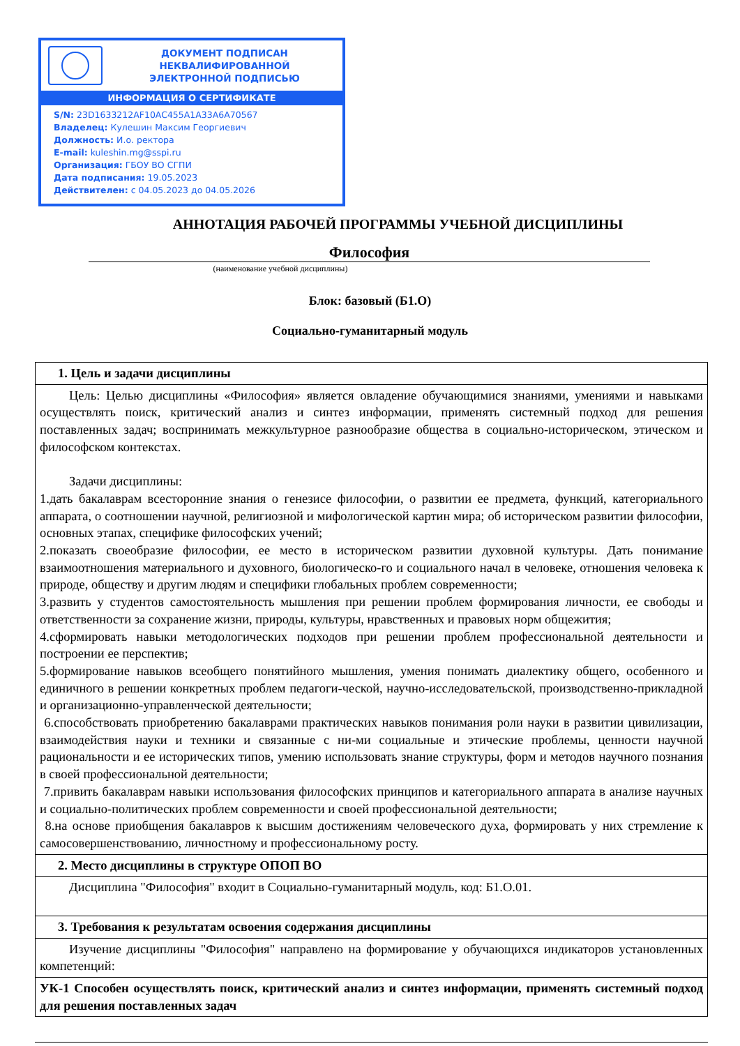ДОКУМЕНТ ПОДПИСАН
НЕКВАЛИФИРОВАННОЙ
ЭЛЕКТРОННОЙ ПОДПИСЬЮ
ИНФОРМАЦИЯ О СЕРТИФИКАТЕ
S/N: 23D1633212AF10AC455A1A33A6A70567
Владелец: Кулешин Максим Георгиевич
Должность: И.о. ректора
E-mail: kuleshin.mg@sspi.ru
Организация: ГБОУ ВО СГПИ
Дата подписания: 19.05.2023
Действителен: с 04.05.2023 до 04.05.2026
АННОТАЦИЯ РАБОЧЕЙ ПРОГРАММЫ УЧЕБНОЙ ДИСЦИПЛИНЫ
Философия
(наименование учебной дисциплины)
Блок: базовый (Б1.О)
Социально-гуманитарный модуль
| 1. Цель и задачи дисциплины |
| Цель: Целью дисциплины «Философия» является овладение обучающимися знаниями, умениями и навыками осуществлять поиск, критический анализ и синтез информации, применять системный подход для решения поставленных задач; воспринимать межкультурное разнообразие общества в социально-историческом, этическом и философском контекстах. Задачи дисциплины: 1.дать бакалаврам всесторонние знания о генезисе философии, о развитии ее предмета, функций, категориального аппарата, о соотношении научной, религиозной и мифологической картин мира; об историческом развитии философии, основных этапах, специфике философских учений; 2.показать своеобразие философии, ее место в историческом развитии духовной культуры. Дать понимание взаимоотношения материального и духовного, биологическо-го и социального начал в человеке, отношения человека к природе, обществу и другим людям и специфики глобальных проблем современности; 3.развить у студентов самостоятельность мышления при решении проблем формирования личности, ее свободы и ответственности за сохранение жизни, природы, культуры, нравственных и правовых норм общежития; 4.сформировать навыки методологических подходов при решении проблем профессиональной деятельности и построении ее перспектив; 5.формирование навыков всеобщего понятийного мышления, умения понимать диалектику общего, особенного и единичного в решении конкретных проблем педагоги-ческой, научно-исследовательской, производственно-прикладной и организационно-управленческой деятельности; 6.способствовать приобретению бакалаврами практических навыков понимания роли науки в развитии цивилизации, взаимодействия науки и техники и связанные с ни-ми социальные и этические проблемы, ценности научной рациональности и ее исторических типов, умению использовать знание структуры, форм и методов научного познания в своей профессиональной деятельности; 7.привить бакалаврам навыки использования философских принципов и категориального аппарата в анализе научных и социально-политических проблем современности и своей профессиональной деятельности; 8.на основе приобщения бакалавров к высшим достижениям человеческого духа, формировать у них стремление к самосовершенствованию, личностному и профессиональному росту. |
| 2. Место дисциплины в структуре ОПОП ВО |
| Дисциплина "Философия" входит в Социально-гуманитарный модуль, код: Б1.О.01. |
| 3. Требования к результатам освоения содержания дисциплины |
| Изучение дисциплины "Философия" направлено на формирование у обучающихся индикаторов установленных компетенций: |
| УК-1 Способен осуществлять поиск, критический анализ и синтез информации, применять системный подход для решения поставленных задач |